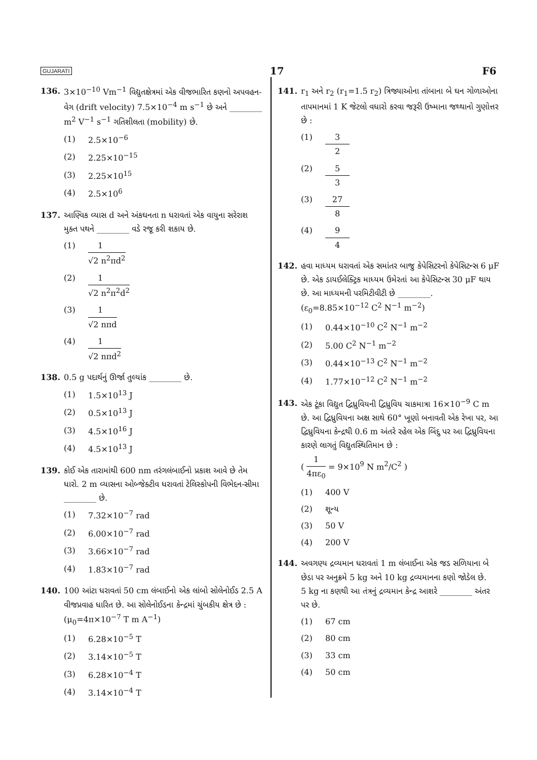GUJARATI 17 F6
136. 3×10<sup>−10</sup> Vm<sup>−1</sup> વિદ્યુતક્ષેત્રમાં એક વીજભારિત કણનો અપવહન-વેગ (drift velocity) 7.5×10<sup>−4</sup> m s<sup>−1</sup> છે અને ________ m<sup>2</sup> V<sup>−1</sup> s<sup>−1</sup> ગતિશીલતા (mobility) છે.
(1) 2.5×10<sup>−6</sup>
(2) 2.25×10<sup>−15</sup>
(3) 2.25×10<sup>15</sup>
(4) 2.5×10<sup>6</sup>
137. આણ્વિક વ્યાસ d અને અંકઘનતા n ધરાવતાં એક વાયુના સરેરાશ મુક્ત પથને ________ વડે રજૂ કરી શકાય છે.
(1) 1 √2 n<sup>2</sup>πd<sup>2</sup>
(2) 1 √2 n<sup>2</sup>π<sup>2</sup>d<sup>2</sup>
(3) 1 √2 nπd
(4) 1 √2 nπd<sup>2</sup>
138. 0.5 g પદાર્થનું ઊર્જા તુલ્યાંક ________ છે.
(1) 1.5×10<sup>13</sup> J
(2) 0.5×10<sup>13</sup> J
(3) 4.5×10<sup>16</sup> J
(4) 4.5×10<sup>13</sup> J
139. કોઈ એક તારામાંથી 600 nm તરંગલંબાઈનો પ્રકાશ આવે છે તેમ ધારો. 2 m વ્યાસના ઓબ્જેક્ટીવ ધરાવતાં ટેલિસ્કોપની વિભેદન-સીમા ________ છે.
(1) 7.32×10<sup>−7</sup> rad
(2) 6.00×10<sup>−7</sup> rad
(3) 3.66×10<sup>−7</sup> rad
(4) 1.83×10<sup>−7</sup> rad
140. 100 આંટા ધરાવતાં 50 cm લંબાઈનો એક લાંબો સોલેનોઈડ 2.5 A વીજપ્રવાહ ધારિત છે. આ સોલેનોઈડના કેન્દ્રમાં ચુંબકીય ક્ષેત્ર છે :
(μ<sub>0</sub>=4π×10<sup>−7</sup> T m A<sup>−1</sup>)
(1) 6.28×10<sup>−5</sup> T
(2) 3.14×10<sup>−5</sup> T
(3) 6.28×10<sup>−4</sup> T
(4) 3.14×10<sup>−4</sup> T
141. r<sub>1</sub> અને r<sub>2</sub> (r<sub>1</sub>=1.5 r<sub>2</sub>) ત્રિજ્યાઓના તાંબાના બે ઘન ગોળાઓના તાપમાનમાં 1 K જેટલો વધારો કરવા જરૂરી ઉષ્માના જથ્થાનો ગુણોત્તર છે :
(1) 3 2
(2) 5 3
(3) 27 8
(4) 9 4
142. હવા માધ્યમ ધરાવતાં એક સમાંતર બાજુ કેપેસિટરનો કેપેસિટન્સ 6 μF છે. એક ડાયઈલેક્ટ્રિક માધ્યમ ઉમેરતાં આ કેપેસિટન્સ 30 μF થાય છે. આ માધ્યમની પરમિટીવીટી છે ________.
(ε<sub>0</sub>=8.85×10<sup>−12</sup> C<sup>2</sup> N<sup>−1</sup> m<sup>−2</sup>)
(1) 0.44×10<sup>−10</sup> C<sup>2</sup> N<sup>−1</sup> m<sup>−2</sup>
(2) 5.00 C<sup>2</sup> N<sup>−1</sup> m<sup>−2</sup>
(3) 0.44×10<sup>−13</sup> C<sup>2</sup> N<sup>−1</sup> m<sup>−2</sup>
(4) 1.77×10<sup>−12</sup> C<sup>2</sup> N<sup>−1</sup> m<sup>−2</sup>
143. એક ટૂંકા વિદ્યુત દ્વિધ્રુવિયની દ્વિધ્રુવિય ચાકમાત્રા 16×10<sup>−9</sup> C m છે. આ દ્વિધ્રુવિયના અક્ષ સાથે 60° ખૂણો બનાવતી એક રેખા પર, આ દ્વિધ્રુવિયના કેન્દ્રથી 0.6 m અંતરે રહેલ એક બિંદુ પર આ દ્વિધ્રુવિયના કારણે લાગતું વિદ્યુતસ્થિતિમાન છે :
( 1 4πε<sub>0</sub> = 9×10<sup>9</sup> N m<sup>2</sup>/C<sup>2</sup> )
(1) 400 V
(2) શૂન્ય
(3) 50 V
(4) 200 V
144. અવગણ્ય દ્રવ્યમાન ધરાવતાં 1 m લંબાઈના એક જડ સળિયાના બે છેડા પર અનુક્રમે 5 kg અને 10 kg દ્રવ્યમાનના કણો જોડેલ છે.
5 kg ના કણથી આ તંત્રનું દ્રવ્યમાન કેન્દ્ર આશરે ________ અંતર પર છે.
(1) 67 cm
(2) 80 cm
(3) 33 cm
(4) 50 cm